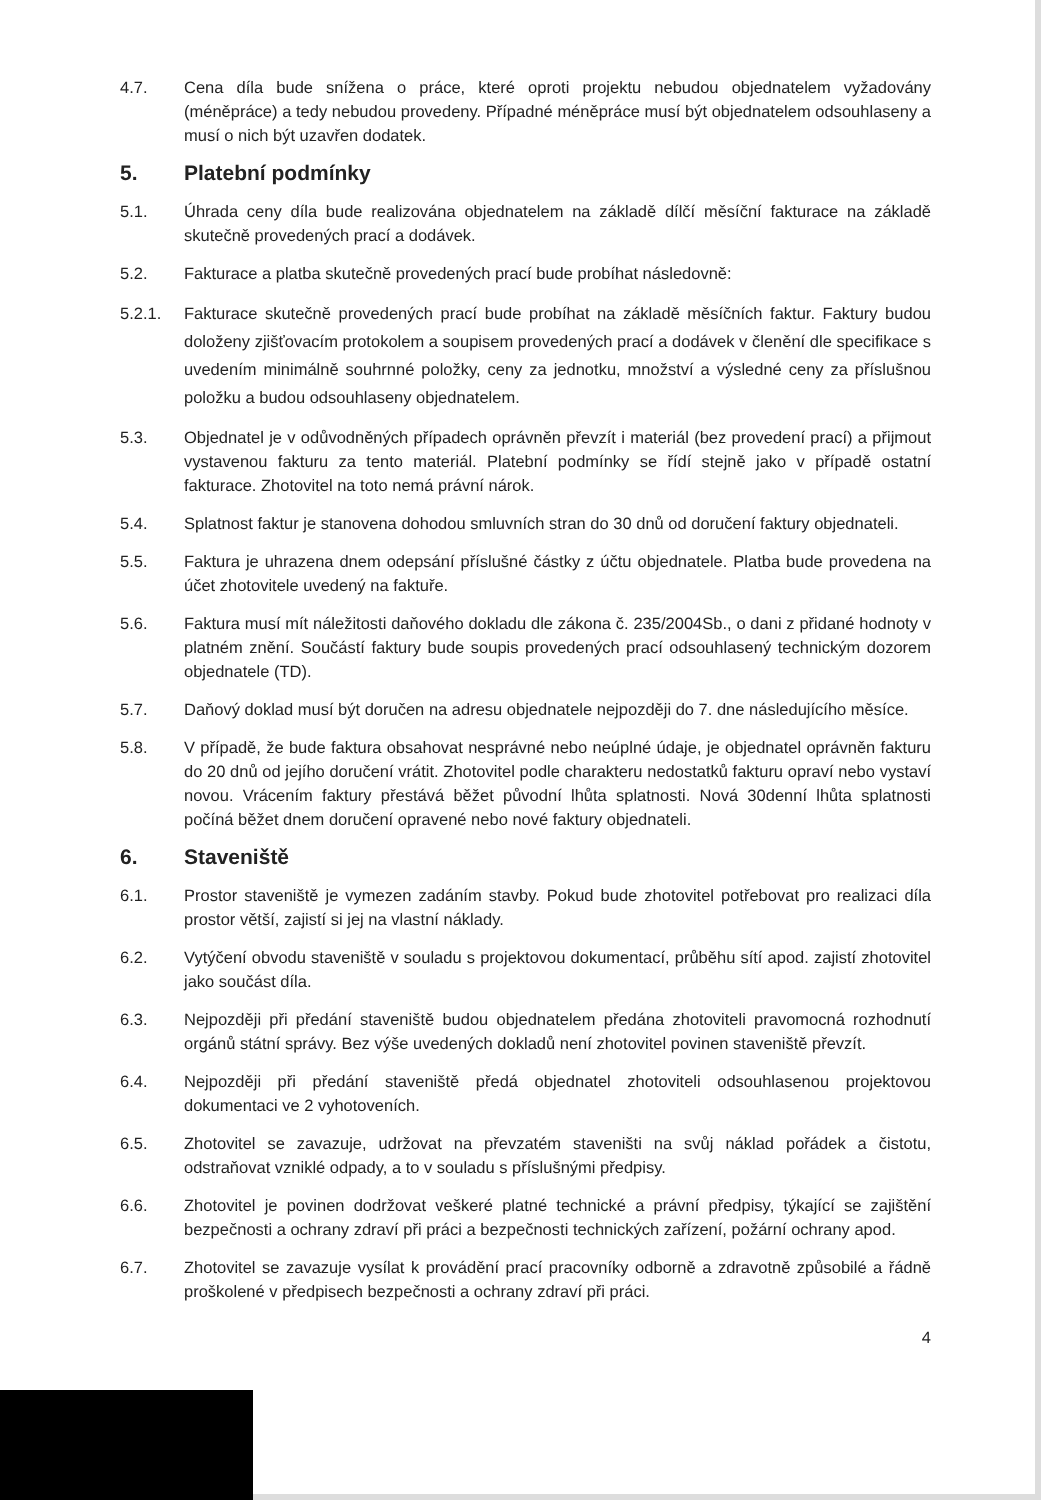4.7. Cena díla bude snížena o práce, které oproti projektu nebudou objednatelem vyžadovány (méněpráce) a tedy nebudou provedeny. Případné méněpráce musí být objednatelem odsouhlaseny a musí o nich být uzavřen dodatek.
5. Platební podmínky
5.1. Úhrada ceny díla bude realizována objednatelem na základě dílčí měsíční fakturace na základě skutečně provedených prací a dodávek.
5.2. Fakturace a platba skutečně provedených prací bude probíhat následovně:
5.2.1. Fakturace skutečně provedených prací bude probíhat na základě měsíčních faktur. Faktury budou doloženy zjišťovacím protokolem a soupisem provedených prací a dodávek v členění dle specifikace s uvedením minimálně souhrnné položky, ceny za jednotku, množství a výsledné ceny za příslušnou položku a budou odsouhlaseny objednatelem.
5.3. Objednatel je v odůvodněných případech oprávněn převzít i materiál (bez provedení prací) a přijmout vystavenou fakturu za tento materiál. Platební podmínky se řídí stejně jako v případě ostatní fakturace. Zhotovitel na toto nemá právní nárok.
5.4. Splatnost faktur je stanovena dohodou smluvních stran do 30 dnů od doručení faktury objednateli.
5.5. Faktura je uhrazena dnem odepsání příslušné částky z účtu objednatele. Platba bude provedena na účet zhotovitele uvedený na faktuře.
5.6. Faktura musí mít náležitosti daňového dokladu dle zákona č. 235/2004Sb., o dani z přidané hodnoty v platném znění. Součástí faktury bude soupis provedených prací odsouhlasený technickým dozorem objednatele (TD).
5.7. Daňový doklad musí být doručen na adresu objednatele nejpozději do 7. dne následujícího měsíce.
5.8. V případě, že bude faktura obsahovat nesprávné nebo neúplné údaje, je objednatel oprávněn fakturu do 20 dnů od jejího doručení vrátit. Zhotovitel podle charakteru nedostatků fakturu opraví nebo vystaví novou. Vrácením faktury přestává běžet původní lhůta splatnosti. Nová 30denní lhůta splatnosti počíná běžet dnem doručení opravené nebo nové faktury objednateli.
6. Staveniště
6.1. Prostor staveniště je vymezen zadáním stavby. Pokud bude zhotovitel potřebovat pro realizaci díla prostor větší, zajistí si jej na vlastní náklady.
6.2. Vytýčení obvodu staveniště v souladu s projektovou dokumentací, průběhu sítí apod. zajistí zhotovitel jako součást díla.
6.3. Nejpozději při předání staveniště budou objednatelem předána zhotoviteli pravomocná rozhodnutí orgánů státní správy. Bez výše uvedených dokladů není zhotovitel povinen staveniště převzít.
6.4. Nejpozději při předání staveniště předá objednatel zhotoviteli odsouhlasenou projektovou dokumentaci ve 2 vyhotoveních.
6.5. Zhotovitel se zavazuje, udržovat na převzatém staveništi na svůj náklad pořádek a čistotu, odstraňovat vzniklé odpady, a to v souladu s příslušnými předpisy.
6.6. Zhotovitel je povinen dodržovat veškeré platné technické a právní předpisy, týkající se zajištění bezpečnosti a ochrany zdraví při práci a bezpečnosti technických zařízení, požární ochrany apod.
6.7. Zhotovitel se zavazuje vysílat k provádění prací pracovníky odborně a zdravotně způsobilé a řádně proškolené v předpisech bezpečnosti a ochrany zdraví při práci.
4